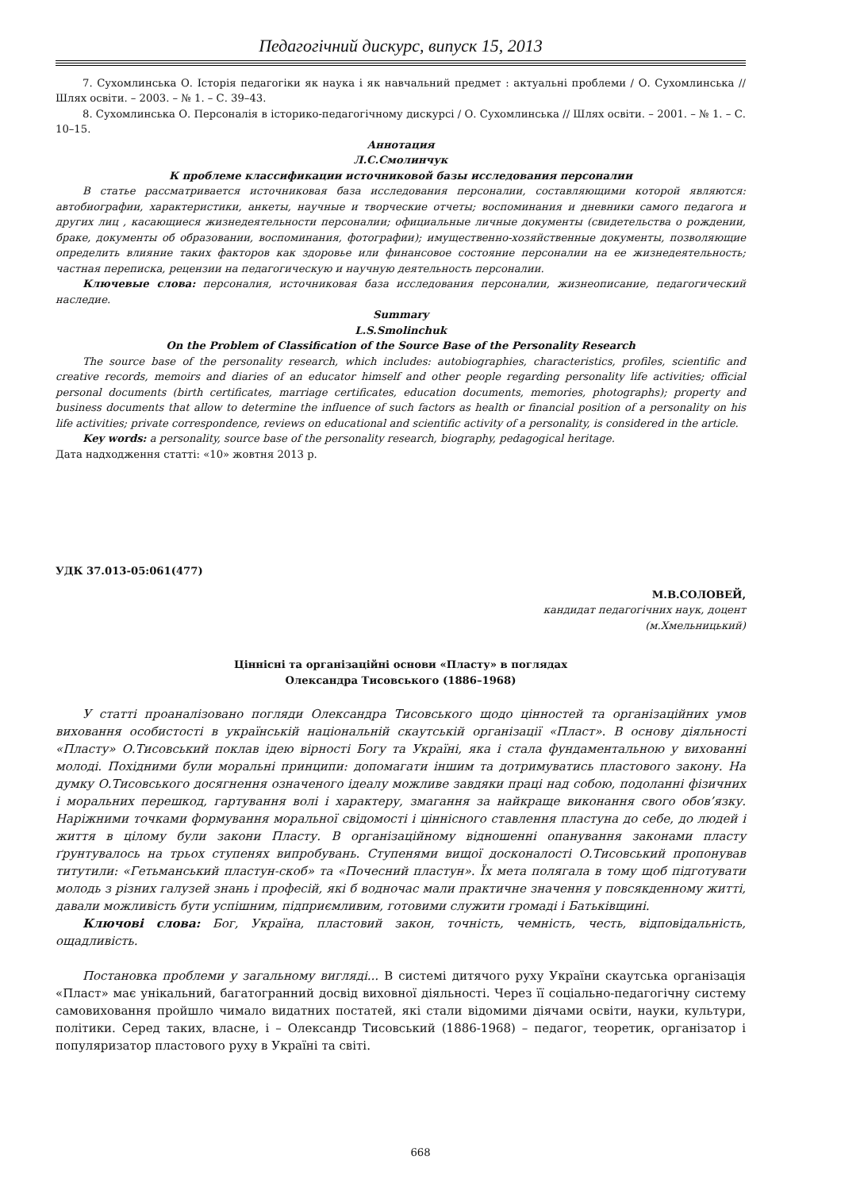Педагогічний дискурс, випуск 15, 2013
7. Сухомлинська О. Історія педагогіки як наука і як навчальний предмет : актуальні проблеми / О. Сухомлинська // Шлях освіти. – 2003. – № 1. – С. 39–43.
8. Сухомлинська О. Персоналія в історико-педагогічному дискурсі / О. Сухомлинська // Шлях освіти. – 2001. – № 1. – С. 10–15.
Аннотация
Л.С.Смолинчук
К проблеме классификации источниковой базы исследования персоналии
В статье рассматривается источниковая база исследования персоналии, составляющими которой являются: автобиографии, характеристики, анкеты, научные и творческие отчеты; воспоминания и дневники самого педагога и других лиц , касающиеся жизнедеятельности персоналии; официальные личные документы (свидетельства о рождении, браке, документы об образовании, воспоминания, фотографии); имущественно-хозяйственные документы, позволяющие определить влияние таких факторов как здоровье или финансовое состояние персоналии на ее жизнедеятельность; частная переписка, рецензии на педагогическую и научную деятельность персоналии.
Ключевые слова: персоналия, источниковая база исследования персоналии, жизнеописание, педагогический наследие.
Summary
L.S.Smolinchuk
On the Problem of Classification of the Source Base of the Personality Research
The source base of the personality research, which includes: autobiographies, characteristics, profiles, scientific and creative records, memoirs and diaries of an educator himself and other people regarding personality life activities; official personal documents (birth certificates, marriage certificates, education documents, memories, photographs); property and business documents that allow to determine the influence of such factors as health or financial position of a personality on his life activities; private correspondence, reviews on educational and scientific activity of a personality, is considered in the article.
Key words: a personality, source base of the personality research, biography, pedagogical heritage.
Дата надходження статті: «10» жовтня 2013 р.
УДК 37.013-05:061(477)
М.В.СОЛОВЕЙ,
кандидат педагогічних наук, доцент
(м.Хмельницький)
Ціннісні та організаційні основи «Пласту» в поглядах
Олександра Тисовського (1886–1968)
У статті проаналізовано погляди Олександра Тисовського щодо цінностей та організаційних умов виховання особистості в українській національній скаутській організації «Пласт». В основу діяльності «Пласту» О.Тисовський поклав ідею вірності Богу та Україні, яка і стала фундаментальною у вихованні молоді. Похідними були моральні принципи: допомагати іншим та дотримуватись пластового закону. На думку О.Тисовського досягнення означеного ідеалу можливе завдяки праці над собою, подоланні фізичних і моральних перешкод, гартування волі і характеру, змагання за найкраще виконання свого обов’язку. Наріжними точками формування моральної свідомості і ціннісного ставлення пластуна до себе, до людей і життя в цілому були закони Пласту. В організаційному відношенні опанування законами пласту ґрунтувалось на трьох ступенях випробувань. Ступенями вищої досконалості О.Тисовський пропонував титутили: «Гетьманський пластун-скоб» та «Почесний пластун». Їх мета полягала в тому щоб підготувати молодь з різних галузей знань і професій, які б водночас мали практичне значення у повсякденному житті, давали можливість бути успішним, підприємливим, готовими служити громаді і Батьківщині.
Ключові слова: Бог, Україна, пластовий закон, точність, чемність, честь, відповідальність, ощадливість.
Постановка проблеми у загальному вигляді... В системі дитячого руху України скаутська організація «Пласт» має унікальний, багатогранний досвід виховної діяльності. Через її соціально-педагогічну систему самовиховання пройшло чимало видатних постатей, які стали відомими діячами освіти, науки, культури, політики. Серед таких, власне, і – Олександр Тисовський (1886-1968) – педагог, теоретик, організатор і популяризатор пластового руху в Україні та світі.
668